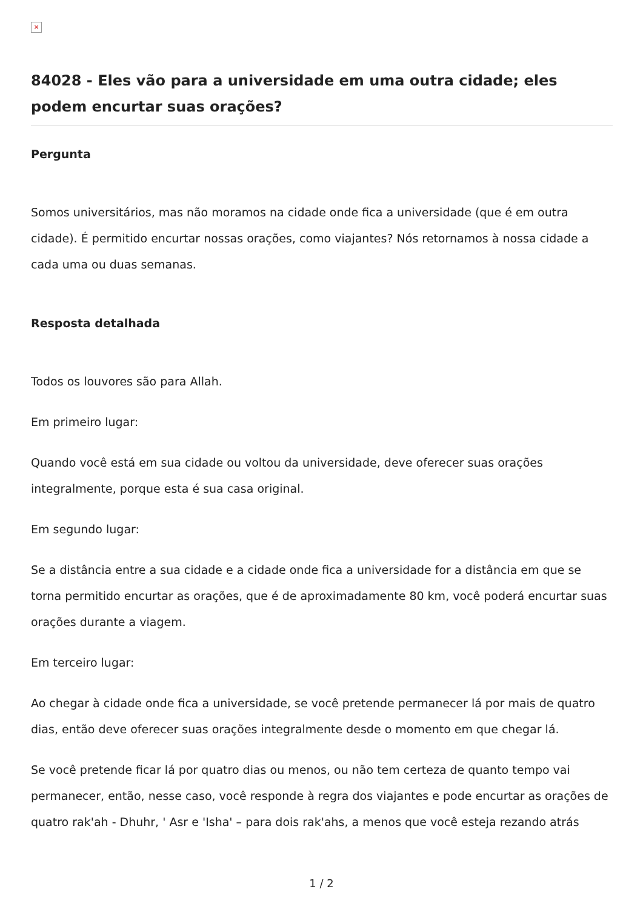×
84028 - Eles vão para a universidade em uma outra cidade; eles podem encurtar suas orações?
Pergunta
Somos universitários, mas não moramos na cidade onde fica a universidade (que é em outra cidade). É permitido encurtar nossas orações, como viajantes? Nós retornamos à nossa cidade a cada uma ou duas semanas.
Resposta detalhada
Todos os louvores são para Allah.
Em primeiro lugar:
Quando você está em sua cidade ou voltou da universidade, deve oferecer suas orações integralmente, porque esta é sua casa original.
Em segundo lugar:
Se a distância entre a sua cidade e a cidade onde fica a universidade for a distância em que se torna permitido encurtar as orações, que é de aproximadamente 80 km, você poderá encurtar suas orações durante a viagem.
Em terceiro lugar:
Ao chegar à cidade onde fica a universidade, se você pretende permanecer lá por mais de quatro dias, então deve oferecer suas orações integralmente desde o momento em que chegar lá.
Se você pretende ficar lá por quatro dias ou menos, ou não tem certeza de quanto tempo vai permanecer, então, nesse caso, você responde à regra dos viajantes e pode encurtar as orações de quatro rak'ah - Dhuhr, ' Asr e 'Isha' – para dois rak'ahs, a menos que você esteja rezando atrás
1 / 2